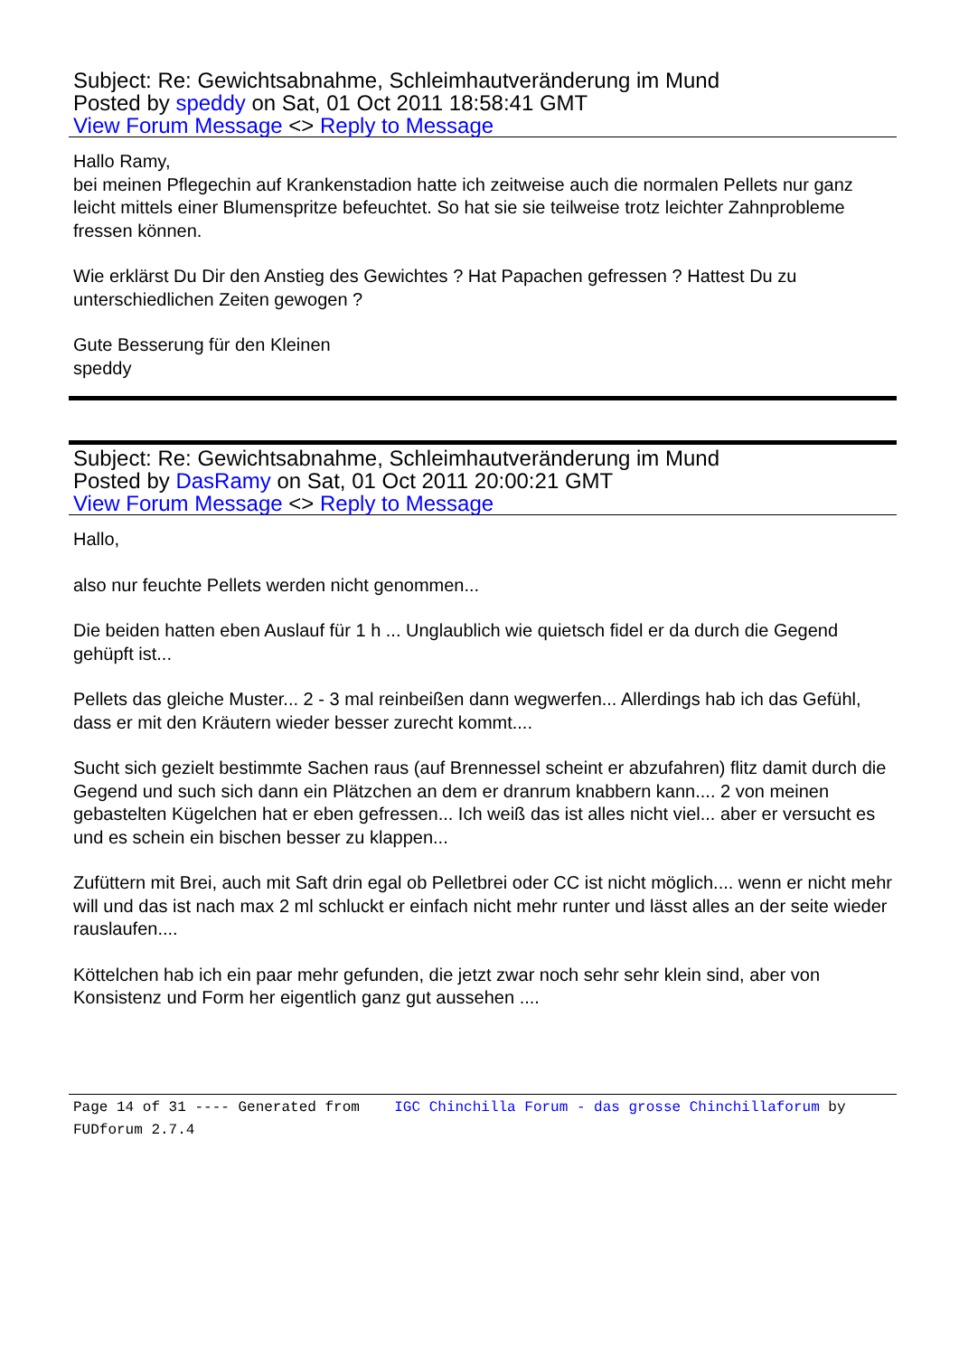Subject: Re: Gewichtsabnahme, Schleimhautveränderung im Mund
Posted by speddy on Sat, 01 Oct 2011 18:58:41 GMT
View Forum Message <> Reply to Message
Hallo Ramy,
bei meinen Pflegechin auf Krankenstadion hatte ich zeitweise auch die normalen Pellets nur ganz leicht mittels einer Blumenspritze befeuchtet. So hat sie sie teilweise trotz leichter Zahnprobleme fressen können.
Wie erklärst Du Dir den Anstieg des Gewichtes ? Hat Papachen gefressen ? Hattest Du zu unterschiedlichen Zeiten gewogen ?
Gute Besserung für den Kleinen
speddy
Subject: Re: Gewichtsabnahme, Schleimhautveränderung im Mund
Posted by DasRamy on Sat, 01 Oct 2011 20:00:21 GMT
View Forum Message <> Reply to Message
Hallo,
also nur feuchte Pellets werden nicht genommen...
Die beiden hatten eben Auslauf für 1 h ... Unglaublich wie quietsch fidel er da durch die Gegend gehüpft ist...
Pellets das gleiche Muster... 2 - 3 mal reinbeißen dann wegwerfen... Allerdings hab ich das Gefühl, dass er mit den Kräutern wieder besser zurecht kommt....
Sucht sich gezielt bestimmte Sachen raus (auf Brennessel scheint er abzufahren) flitz damit durch die Gegend und such sich dann ein Plätzchen an dem er dranrum knabbern kann.... 2 von meinen gebastelten Kügelchen hat er eben gefressen... Ich weiß das ist alles nicht viel... aber er versucht es und es schein ein bischen besser zu klappen...
Zufüttern mit Brei, auch mit Saft drin egal ob Pelletbrei oder CC ist nicht möglich.... wenn er nicht mehr will und das ist nach max 2 ml schluckt er einfach nicht mehr runter und lässt alles an der seite wieder rauslaufen....
Köttelchen hab ich ein paar mehr gefunden, die jetzt zwar noch sehr sehr klein sind, aber von Konsistenz und Form her eigentlich ganz gut aussehen ....
Page 14 of 31 ---- Generated from IGC Chinchilla Forum - das grosse Chinchillaforum by FUDforum 2.7.4